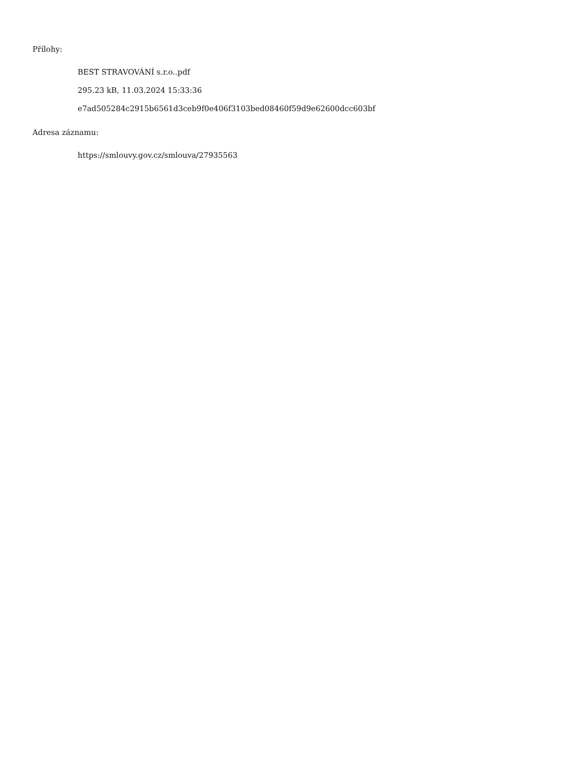Přílohy:
BEST STRAVOVÁNÍ s.r.o..pdf
295.23 kB, 11.03.2024 15:33:36
e7ad505284c2915b6561d3ceb9f0e406f3103bed08460f59d9e62600dcc603bf
Adresa záznamu:
https://smlouvy.gov.cz/smlouva/27935563